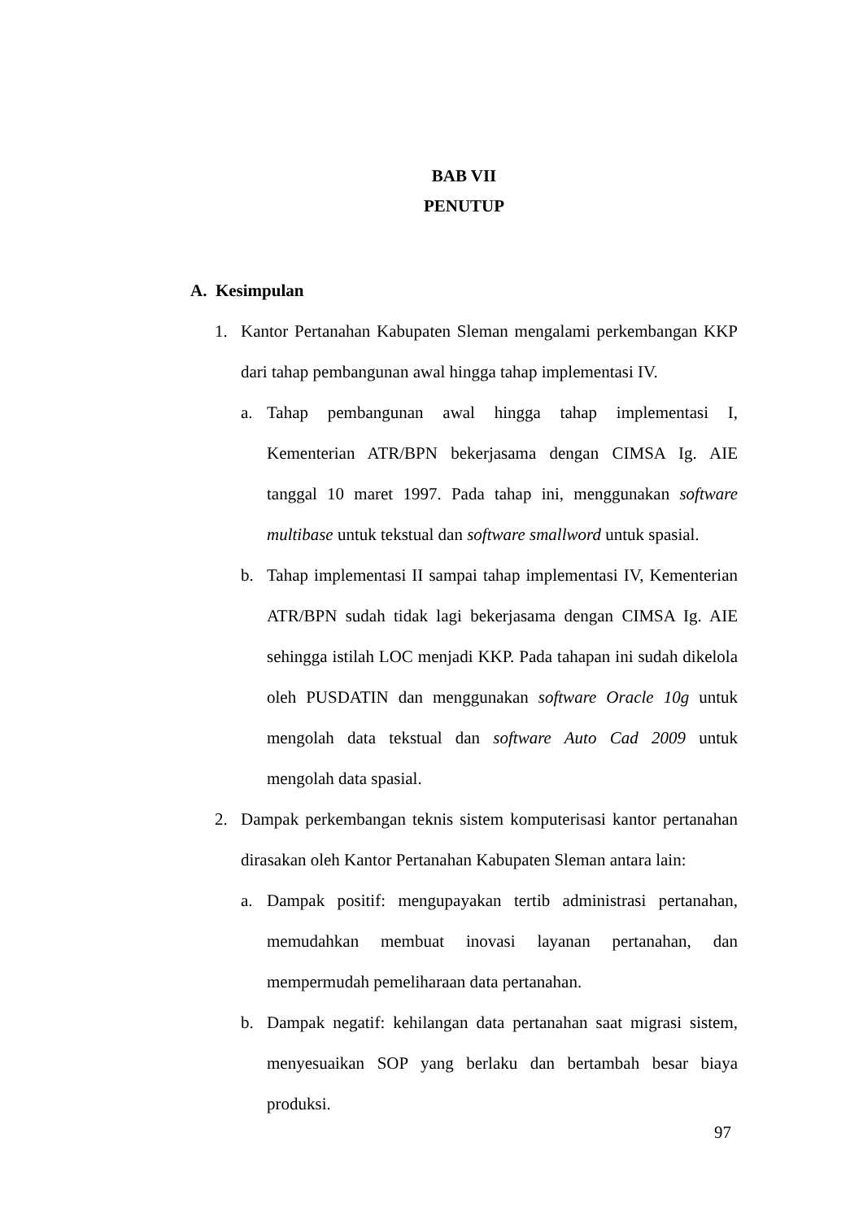BAB VII
PENUTUP
A. Kesimpulan
1. Kantor Pertanahan Kabupaten Sleman mengalami perkembangan KKP dari tahap pembangunan awal hingga tahap implementasi IV.
a. Tahap pembangunan awal hingga tahap implementasi I, Kementerian ATR/BPN bekerjasama dengan CIMSA Ig. AIE tanggal 10 maret 1997. Pada tahap ini, menggunakan software multibase untuk tekstual dan software smallword untuk spasial.
b. Tahap implementasi II sampai tahap implementasi IV, Kementerian ATR/BPN sudah tidak lagi bekerjasama dengan CIMSA Ig. AIE sehingga istilah LOC menjadi KKP. Pada tahapan ini sudah dikelola oleh PUSDATIN dan menggunakan software Oracle 10g untuk mengolah data tekstual dan software Auto Cad 2009 untuk mengolah data spasial.
2. Dampak perkembangan teknis sistem komputerisasi kantor pertanahan dirasakan oleh Kantor Pertanahan Kabupaten Sleman antara lain:
a. Dampak positif: mengupayakan tertib administrasi pertanahan, memudahkan membuat inovasi layanan pertanahan, dan mempermudah pemeliharaan data pertanahan.
b. Dampak negatif: kehilangan data pertanahan saat migrasi sistem, menyesuaikan SOP yang berlaku dan bertambah besar biaya produksi.
97